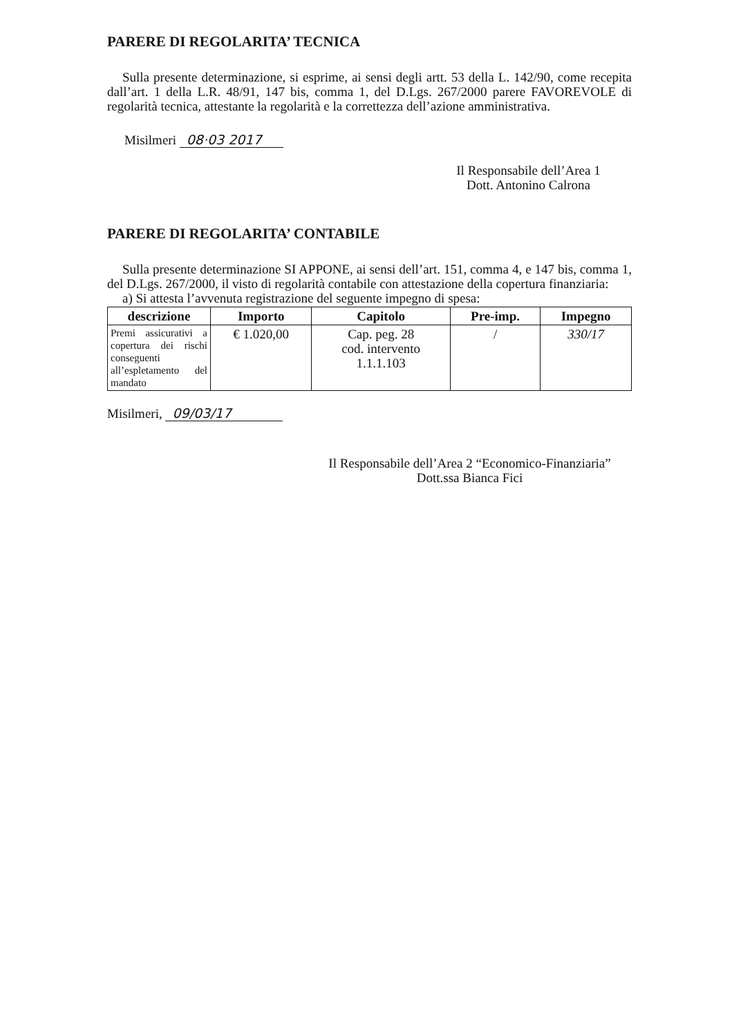PARERE DI REGOLARITA’ TECNICA
Sulla presente determinazione, si esprime, ai sensi degli artt. 53 della L. 142/90, come recepita dall’art. 1 della L.R. 48/91, 147 bis, comma 1, del D.Lgs. 267/2000 parere FAVOREVOLE di regolarità tecnica, attestante la regolarità e la correttezza dell’azione amministrativa.
Misilmeri 08·03 2017
Il Responsabile dell’Area 1
Dott. Antonino Calrona
PARERE DI REGOLARITA’ CONTABILE
Sulla presente determinazione SI APPONE, ai sensi dell’art. 151, comma 4, e 147 bis, comma 1, del D.Lgs. 267/2000, il visto di regolarità contabile con attestazione della copertura finanziaria:
a) Si attesta l’avvenuta registrazione del seguente impegno di spesa:
| descrizione | Importo | Capitolo | Pre-imp. | Impegno |
| --- | --- | --- | --- | --- |
| Premi assicurativi a copertura dei rischi conseguenti all’espletamento del mandato | € 1.020,00 | Cap. peg. 28 cod. intervento 1.1.1.103 | / | 330/17 |
Misilmeri, 09/03/17
Il Responsabile dell’Area 2 “Economico-Finanziaria”
Dott.ssa Bianca Fici